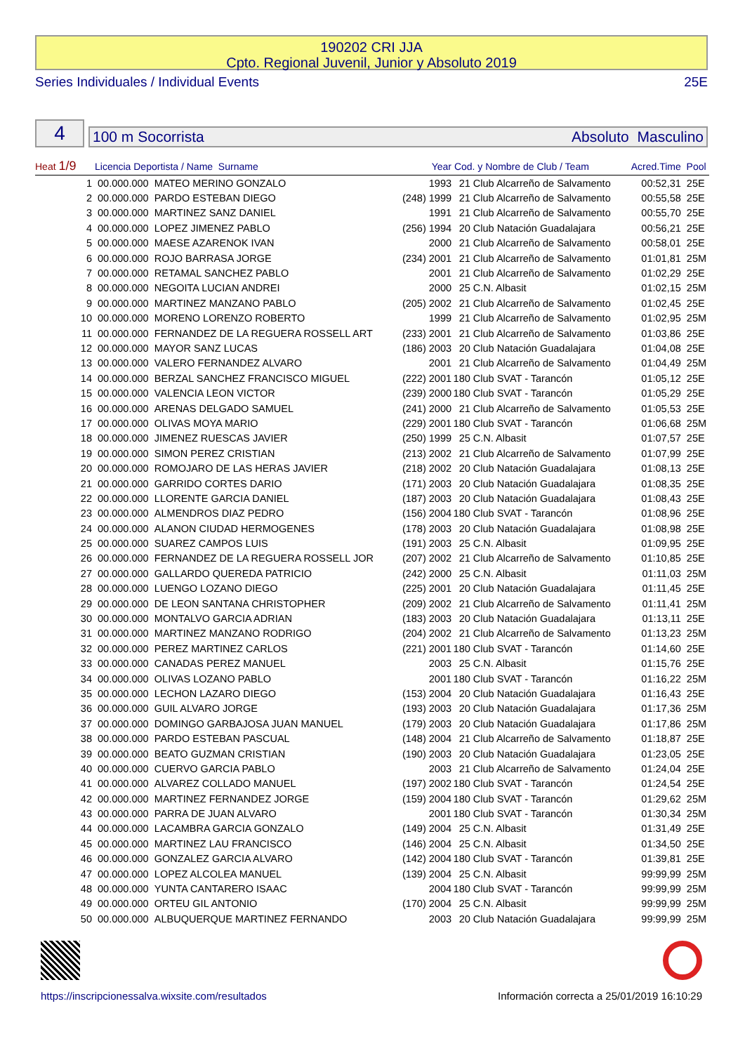190202 CRI JJA
Cpto. Regional Juvenil, Junior y Absoluto 2019
Series Individuales / Individual Events 25E
4
100 m Socorrista Absoluto Masculino
| Heat 1/9 | Licencia Deportista / Name Surname | | Year | Cod. y Nombre de Club / Team | | Acred.Time | Pool |
| --- | --- | --- | --- | --- | --- | --- | --- |
| 1 | 00.000.000 | MATEO MERINO GONZALO | 1993 | 21 | Club Alcarreño de Salvamento | 00:52,31 | 25E |
| 2 | 00.000.000 | PARDO ESTEBAN DIEGO | (248) 1999 | 21 | Club Alcarreño de Salvamento | 00:55,58 | 25E |
| 3 | 00.000.000 | MARTINEZ SANZ DANIEL | 1991 | 21 | Club Alcarreño de Salvamento | 00:55,70 | 25E |
| 4 | 00.000.000 | LOPEZ JIMENEZ PABLO | (256) 1994 | 20 | Club Natación Guadalajara | 00:56,21 | 25E |
| 5 | 00.000.000 | MAESE AZARENOK IVAN | 2000 | 21 | Club Alcarreño de Salvamento | 00:58,01 | 25E |
| 6 | 00.000.000 | ROJO BARRASA JORGE | (234) 2001 | 21 | Club Alcarreño de Salvamento | 01:01,81 | 25M |
| 7 | 00.000.000 | RETAMAL SANCHEZ PABLO | 2001 | 21 | Club Alcarreño de Salvamento | 01:02,29 | 25E |
| 8 | 00.000.000 | NEGOITA LUCIAN ANDREI | 2000 | 25 | C.N. Albasit | 01:02,15 | 25M |
| 9 | 00.000.000 | MARTINEZ MANZANO PABLO | (205) 2002 | 21 | Club Alcarreño de Salvamento | 01:02,45 | 25E |
| 10 | 00.000.000 | MORENO LORENZO ROBERTO | 1999 | 21 | Club Alcarreño de Salvamento | 01:02,95 | 25M |
| 11 | 00.000.000 | FERNANDEZ DE LA REGUERA ROSSELL ART | (233) 2001 | 21 | Club Alcarreño de Salvamento | 01:03,86 | 25E |
| 12 | 00.000.000 | MAYOR SANZ LUCAS | (186) 2003 | 20 | Club Natación Guadalajara | 01:04,08 | 25E |
| 13 | 00.000.000 | VALERO FERNANDEZ ALVARO | 2001 | 21 | Club Alcarreño de Salvamento | 01:04,49 | 25M |
| 14 | 00.000.000 | BERZAL SANCHEZ FRANCISCO MIGUEL | (222) 2001 | 180 | Club SVAT - Tarancón | 01:05,12 | 25E |
| 15 | 00.000.000 | VALENCIA LEON VICTOR | (239) 2000 | 180 | Club SVAT - Tarancón | 01:05,29 | 25E |
| 16 | 00.000.000 | ARENAS DELGADO SAMUEL | (241) 2000 | 21 | Club Alcarreño de Salvamento | 01:05,53 | 25E |
| 17 | 00.000.000 | OLIVAS MOYA MARIO | (229) 2001 | 180 | Club SVAT - Tarancón | 01:06,68 | 25M |
| 18 | 00.000.000 | JIMENEZ RUESCAS JAVIER | (250) 1999 | 25 | C.N. Albasit | 01:07,57 | 25E |
| 19 | 00.000.000 | SIMON PEREZ CRISTIAN | (213) 2002 | 21 | Club Alcarreño de Salvamento | 01:07,99 | 25E |
| 20 | 00.000.000 | ROMOJARO DE LAS HERAS JAVIER | (218) 2002 | 20 | Club Natación Guadalajara | 01:08,13 | 25E |
| 21 | 00.000.000 | GARRIDO CORTES DARIO | (171) 2003 | 20 | Club Natación Guadalajara | 01:08,35 | 25E |
| 22 | 00.000.000 | LLORENTE GARCIA DANIEL | (187) 2003 | 20 | Club Natación Guadalajara | 01:08,43 | 25E |
| 23 | 00.000.000 | ALMENDROS DIAZ PEDRO | (156) 2004 | 180 | Club SVAT - Tarancón | 01:08,96 | 25E |
| 24 | 00.000.000 | ALANON CIUDAD HERMOGENES | (178) 2003 | 20 | Club Natación Guadalajara | 01:08,98 | 25E |
| 25 | 00.000.000 | SUAREZ CAMPOS LUIS | (191) 2003 | 25 | C.N. Albasit | 01:09,95 | 25E |
| 26 | 00.000.000 | FERNANDEZ DE LA REGUERA ROSSELL JOR | (207) 2002 | 21 | Club Alcarreño de Salvamento | 01:10,85 | 25E |
| 27 | 00.000.000 | GALLARDO QUEREDA PATRICIO | (242) 2000 | 25 | C.N. Albasit | 01:11,03 | 25M |
| 28 | 00.000.000 | LUENGO LOZANO DIEGO | (225) 2001 | 20 | Club Natación Guadalajara | 01:11,45 | 25E |
| 29 | 00.000.000 | DE LEON SANTANA CHRISTOPHER | (209) 2002 | 21 | Club Alcarreño de Salvamento | 01:11,41 | 25M |
| 30 | 00.000.000 | MONTALVO GARCIA ADRIAN | (183) 2003 | 20 | Club Natación Guadalajara | 01:13,11 | 25E |
| 31 | 00.000.000 | MARTINEZ MANZANO RODRIGO | (204) 2002 | 21 | Club Alcarreño de Salvamento | 01:13,23 | 25M |
| 32 | 00.000.000 | PEREZ MARTINEZ CARLOS | (221) 2001 | 180 | Club SVAT - Tarancón | 01:14,60 | 25E |
| 33 | 00.000.000 | CANADAS PEREZ MANUEL | 2003 | 25 | C.N. Albasit | 01:15,76 | 25E |
| 34 | 00.000.000 | OLIVAS LOZANO PABLO | 2001 | 180 | Club SVAT - Tarancón | 01:16,22 | 25M |
| 35 | 00.000.000 | LECHON LAZARO DIEGO | (153) 2004 | 20 | Club Natación Guadalajara | 01:16,43 | 25E |
| 36 | 00.000.000 | GUIL ALVARO JORGE | (193) 2003 | 20 | Club Natación Guadalajara | 01:17,36 | 25M |
| 37 | 00.000.000 | DOMINGO GARBAJOSA JUAN MANUEL | (179) 2003 | 20 | Club Natación Guadalajara | 01:17,86 | 25M |
| 38 | 00.000.000 | PARDO ESTEBAN PASCUAL | (148) 2004 | 21 | Club Alcarreño de Salvamento | 01:18,87 | 25E |
| 39 | 00.000.000 | BEATO GUZMAN CRISTIAN | (190) 2003 | 20 | Club Natación Guadalajara | 01:23,05 | 25E |
| 40 | 00.000.000 | CUERVO GARCIA PABLO | 2003 | 21 | Club Alcarreño de Salvamento | 01:24,04 | 25E |
| 41 | 00.000.000 | ALVAREZ COLLADO MANUEL | (197) 2002 | 180 | Club SVAT - Tarancón | 01:24,54 | 25E |
| 42 | 00.000.000 | MARTINEZ FERNANDEZ JORGE | (159) 2004 | 180 | Club SVAT - Tarancón | 01:29,62 | 25M |
| 43 | 00.000.000 | PARRA DE JUAN ALVARO | 2001 | 180 | Club SVAT - Tarancón | 01:30,34 | 25M |
| 44 | 00.000.000 | LACAMBRA GARCIA GONZALO | (149) 2004 | 25 | C.N. Albasit | 01:31,49 | 25E |
| 45 | 00.000.000 | MARTINEZ LAU FRANCISCO | (146) 2004 | 25 | C.N. Albasit | 01:34,50 | 25E |
| 46 | 00.000.000 | GONZALEZ GARCIA ALVARO | (142) 2004 | 180 | Club SVAT - Tarancón | 01:39,81 | 25E |
| 47 | 00.000.000 | LOPEZ ALCOLEA MANUEL | (139) 2004 | 25 | C.N. Albasit | 99:99,99 | 25M |
| 48 | 00.000.000 | YUNTA CANTARERO ISAAC | 2004 | 180 | Club SVAT - Tarancón | 99:99,99 | 25M |
| 49 | 00.000.000 | ORTEU GIL ANTONIO | (170) 2004 | 25 | C.N. Albasit | 99:99,99 | 25M |
| 50 | 00.000.000 | ALBUQUERQUE MARTINEZ FERNANDO | 2003 | 20 | Club Natación Guadalajara | 99:99,99 | 25M |
https://inscripcionessalva.wixsite.com/resultados
Información correcta a 25/01/2019 16:10:29